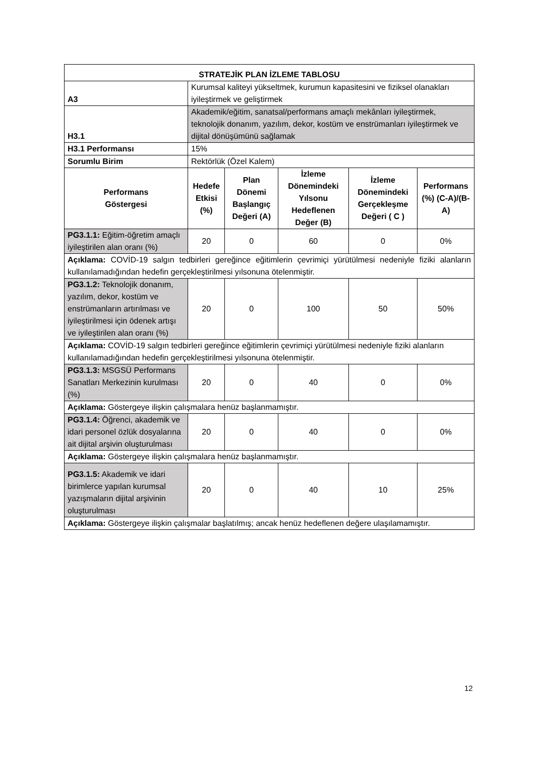| STRATEJİK PLAN İZLEME TABLOSU | | | | | |
| --- | --- | --- | --- | --- | --- |
| A3 | Kurumsal kaliteyi yükseltmek, kurumun kapasitesini ve fiziksel olanakları iyileştirmek ve geliştirmek | | | | |
| H3.1 | Akademik/eğitim, sanatsal/performans amaçlı mekânları iyileştirmek, teknolojik donanım, yazılım, dekor, kostüm ve enstrümanları iyileştirmek ve dijital dönüşümünü sağlamak | | | | |
| H3.1 Performansı | 15% | | | | |
| Sorumlu Birim | Rektörlük (Özel Kalem) | | | | |
| Performans Göstergesi | Hedefe Etkisi (%) | Plan Dönemi Başlangıç Değeri (A) | İzleme Dönemindeki Yılsonu Hedeflenen Değer (B) | İzleme Dönemindeki Gerçekleşme Değeri ( C ) | Performans (%) (C-A)/(B-A) |
| PG3.1.1: Eğitim-öğretim amaçlı iyileştirilen alan oranı (%) | 20 | 0 | 60 | 0 | 0% |
| Açıklama: COVİD-19 salgın tedbirleri gereğince eğitimlerin çevrimiçi yürütülmesi nedeniyle fiziki alanların kullanılamadığından hedefin gerçekleştirilmesi yılsonuna ötelenmiştir. | | | | | |
| PG3.1.2: Teknolojik donanım, yazılım, dekor, kostüm ve enstrümanların artırılması ve iyileştirilmesi için ödenek artışı ve iyileştirilen alan oranı (%) | 20 | 0 | 100 | 50 | 50% |
| Açıklama: COVİD-19 salgın tedbirleri gereğince eğitimlerin çevrimiçi yürütülmesi nedeniyle fiziki alanların kullanılamadığından hedefin gerçekleştirilmesi yılsonuna ötelenmiştir. | | | | | |
| PG3.1.3: MSGSÜ Performans Sanatları Merkezinin kurulması (%) | 20 | 0 | 40 | 0 | 0% |
| Açıklama: Göstergeye ilişkin çalışmalara henüz başlanmamıştır. | | | | | |
| PG3.1.4: Öğrenci, akademik ve idari personel özlük dosyalarına ait dijital arşivin oluşturulması | 20 | 0 | 40 | 0 | 0% |
| Açıklama: Göstergeye ilişkin çalışmalara henüz başlanmamıştır. | | | | | |
| PG3.1.5: Akademik ve idari birimlerce yapılan kurumsal yazışmaların dijital arşivinin oluşturulması | 20 | 0 | 40 | 10 | 25% |
| Açıklama: Göstergeye ilişkin çalışmalar başlatılmış; ancak henüz hedeflenen değere ulaşılamamıştır. | | | | | |
12